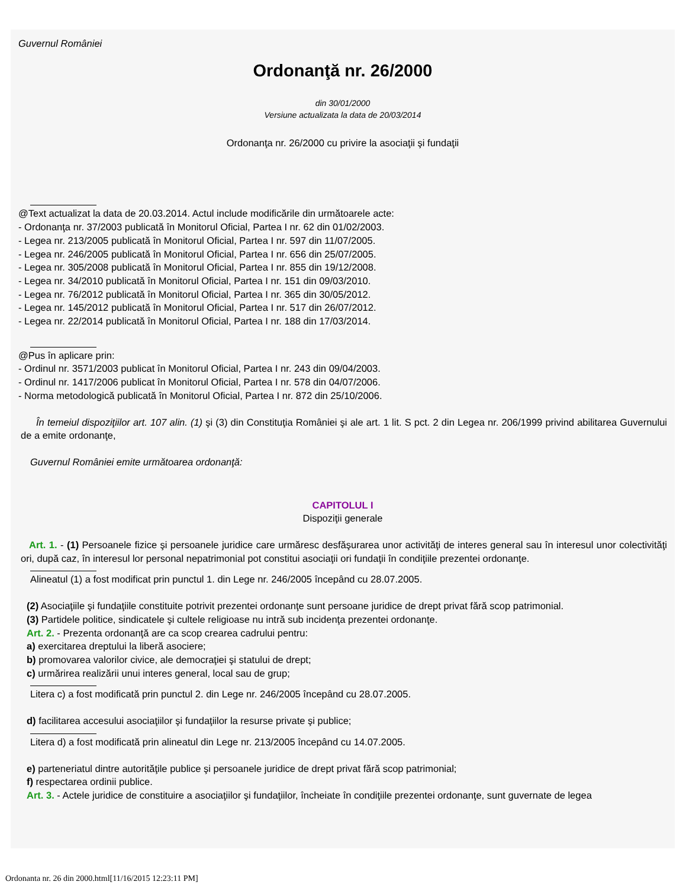Guvernul României
Ordonanţă nr. 26/2000
din 30/01/2000
Versiune actualizata la data de 20/03/2014
Ordonanţa nr. 26/2000 cu privire la asociaţii şi fundaţii
@Text actualizat la data de 20.03.2014. Actul include modificările din următoarele acte:
- Ordonanţa nr. 37/2003 publicată în Monitorul Oficial, Partea I nr. 62 din 01/02/2003.
- Legea nr. 213/2005 publicată în Monitorul Oficial, Partea I nr. 597 din 11/07/2005.
- Legea nr. 246/2005 publicată în Monitorul Oficial, Partea I nr. 656 din 25/07/2005.
- Legea nr. 305/2008 publicată în Monitorul Oficial, Partea I nr. 855 din 19/12/2008.
- Legea nr. 34/2010 publicată în Monitorul Oficial, Partea I nr. 151 din 09/03/2010.
- Legea nr. 76/2012 publicată în Monitorul Oficial, Partea I nr. 365 din 30/05/2012.
- Legea nr. 145/2012 publicată în Monitorul Oficial, Partea I nr. 517 din 26/07/2012.
- Legea nr. 22/2014 publicată în Monitorul Oficial, Partea I nr. 188 din 17/03/2014.
@Pus în aplicare prin:
- Ordinul nr. 3571/2003 publicat în Monitorul Oficial, Partea I nr. 243 din 09/04/2003.
- Ordinul nr. 1417/2006 publicat în Monitorul Oficial, Partea I nr. 578 din 04/07/2006.
- Norma metodologică publicată în Monitorul Oficial, Partea I nr. 872 din 25/10/2006.
În temeiul dispoziţiilor art. 107 alin. (1) şi (3) din Constituţia României şi ale art. 1 lit. S pct. 2 din Legea nr. 206/1999 privind abilitarea Guvernului de a emite ordonanţe,
Guvernul României emite următoarea ordonanţă:
CAPITOLUL I
Dispoziţii generale
Art. 1. - (1) Persoanele fizice şi persoanele juridice care urmăresc desfăşurarea unor activităţi de interes general sau în interesul unor colectivităţi ori, după caz, în interesul lor personal nepatrimonial pot constitui asociaţii ori fundaţii în condiţiile prezentei ordonanţe.
Alineatul (1) a fost modificat prin punctul 1. din Lege nr. 246/2005 începând cu 28.07.2005.
(2) Asociaţiile şi fundaţiile constituite potrivit prezentei ordonanţe sunt persoane juridice de drept privat fără scop patrimonial.
(3) Partidele politice, sindicatele şi cultele religioase nu intră sub incidenţa prezentei ordonanţe.
Art. 2. - Prezenta ordonanţă are ca scop crearea cadrului pentru:
a) exercitarea dreptului la liberă asociere;
b) promovarea valorilor civice, ale democraţiei şi statului de drept;
c) urmărirea realizării unui interes general, local sau de grup;
Litera c) a fost modificată prin punctul 2. din Lege nr. 246/2005 începând cu 28.07.2005.
d) facilitarea accesului asociaţiilor şi fundaţiilor la resurse private şi publice;
Litera d) a fost modificată prin alineatul din Lege nr. 213/2005 începând cu 14.07.2005.
e) parteneriatul dintre autorităţile publice şi persoanele juridice de drept privat fără scop patrimonial;
f) respectarea ordinii publice.
Art. 3. - Actele juridice de constituire a asociaţiilor şi fundaţiilor, încheiate în condiţiile prezentei ordonanţe, sunt guvernate de legea
Ordonanta nr. 26 din 2000.html[11/16/2015 12:23:11 PM]